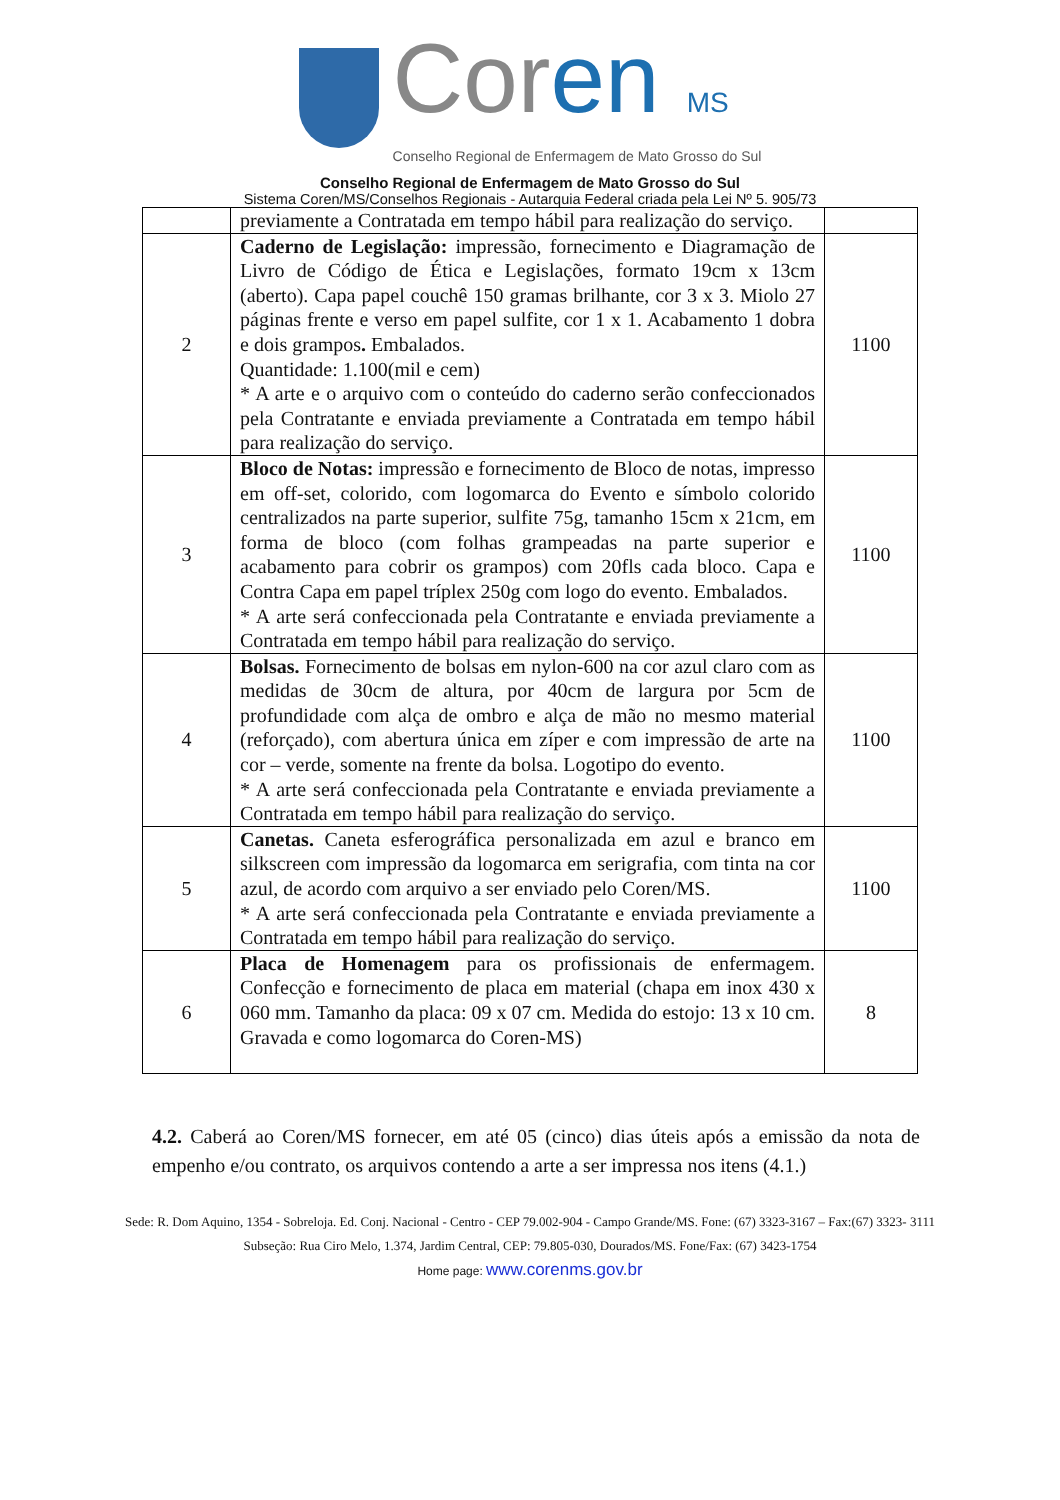Coren MS
Conselho Regional de Enfermagem de Mato Grosso do Sul
Conselho Regional de Enfermagem de Mato Grosso do Sul
Sistema Coren/MS/Conselhos Regionais - Autarquia Federal criada pela Lei Nº 5. 905/73
| | previamente a Contratada em tempo hábil para realização do serviço. | |
| 2 | Caderno de Legislação: impressão, fornecimento e Diagramação de Livro de Código de Ética e Legislações, formato 19cm x 13cm (aberto). Capa papel couchê 150 gramas brilhante, cor 3 x 3. Miolo 27 páginas frente e verso em papel sulfite, cor 1 x 1. Acabamento 1 dobra e dois grampos . Embalados. Quantidade: 1.100(mil e cem) * A arte e o arquivo com o conteúdo do caderno serão confeccionados pela Contratante e enviada previamente a Contratada em tempo hábil para realização do serviço. | 1100 |
| 3 | Bloco de Notas: impressão e fornecimento de Bloco de notas, impresso em off-set, colorido, com logomarca do Evento e símbolo colorido centralizados na parte superior, sulfite 75g, tamanho 15cm x 21cm, em forma de bloco (com folhas grampeadas na parte superior e acabamento para cobrir os grampos) com 20fls cada bloco. Capa e Contra Capa em papel tríplex 250g com logo do evento. Embalados. * A arte será confeccionada pela Contratante e enviada previamente a Contratada em tempo hábil para realização do serviço. | 1100 |
| 4 | Bolsas. Fornecimento de bolsas em nylon-600 na cor azul claro com as medidas de 30cm de altura, por 40cm de largura por 5cm de profundidade com alça de ombro e alça de mão no mesmo material (reforçado), com abertura única em zíper e com impressão de arte na cor – verde, somente na frente da bolsa. Logotipo do evento. * A arte será confeccionada pela Contratante e enviada previamente a Contratada em tempo hábil para realização do serviço. | 1100 |
| 5 | Canetas. Caneta esferográfica personalizada em azul e branco em silkscreen com impressão da logomarca em serigrafia, com tinta na cor azul, de acordo com arquivo a ser enviado pelo Coren/MS. * A arte será confeccionada pela Contratante e enviada previamente a Contratada em tempo hábil para realização do serviço. | 1100 |
| 6 | Placa de Homenagem para os profissionais de enfermagem. Confecção e fornecimento de placa em material (chapa em inox 430 x 060 mm. Tamanho da placa: 09 x 07 cm. Medida do estojo: 13 x 10 cm. Gravada e como logomarca do Coren-MS) | 8 |
4.2. Caberá ao Coren/MS fornecer, em até 05 (cinco) dias úteis após a emissão da nota de empenho e/ou contrato, os arquivos contendo a arte a ser impressa nos itens (4.1.)
Sede: R. Dom Aquino, 1354 - Sobreloja. Ed. Conj. Nacional - Centro - CEP 79.002-904 - Campo Grande/MS. Fone: (67) 3323-3167 – Fax:(67) 3323- 3111
Subseção: Rua Ciro Melo, 1.374, Jardim Central, CEP: 79.805-030, Dourados/MS. Fone/Fax: (67) 3423-1754
Home page: www.corenms.gov.br